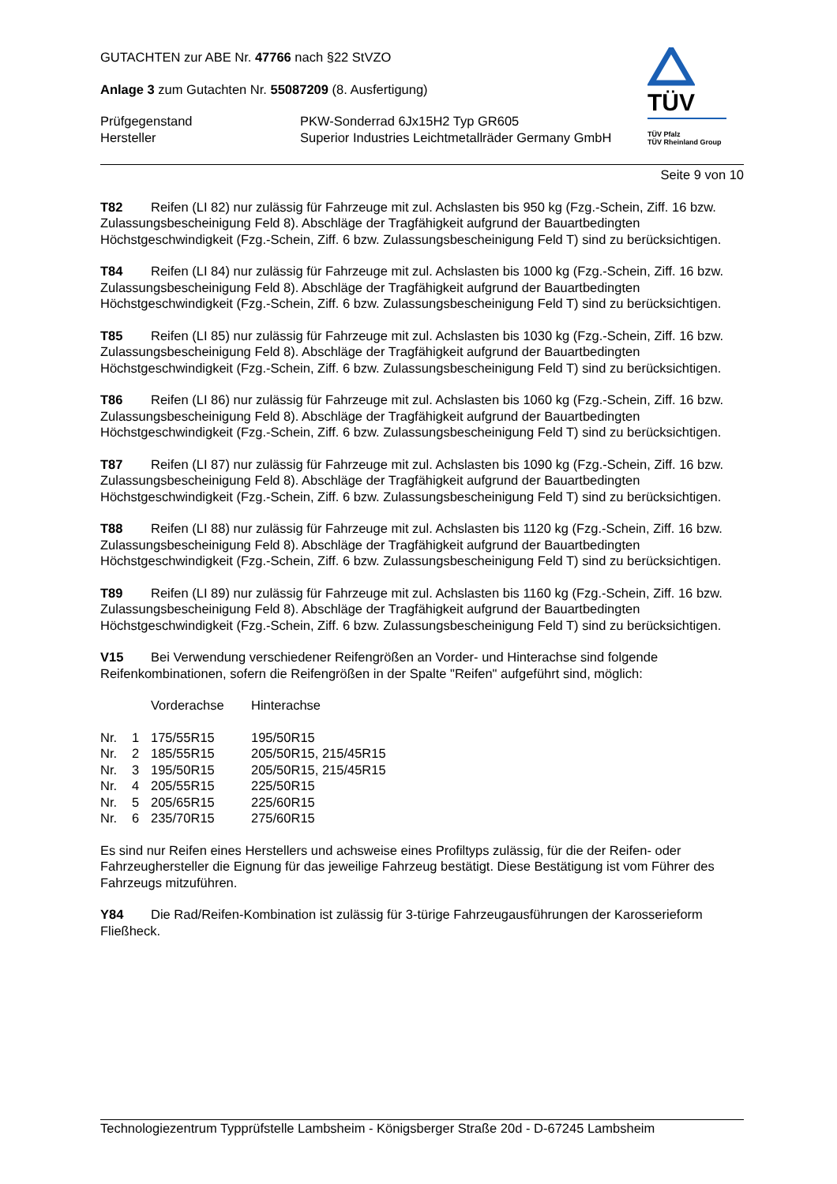GUTACHTEN zur ABE Nr. 47766 nach §22 StVZO
Anlage 3 zum Gutachten Nr. 55087209 (8. Ausfertigung)
| Prüfgegenstand Hersteller | PKW-Sonderrad 6Jx15H2 Typ GR605 Superior Industries Leichtmetallräder Germany GmbH |
TÜV
TÜV Pfalz
TÜV Rheinland Group
Seite 9 von 10
T82 Reifen (LI 82) nur zulässig für Fahrzeuge mit zul. Achslasten bis 950 kg (Fzg.-Schein, Ziff. 16 bzw. Zulassungsbescheinigung Feld 8). Abschläge der Tragfähigkeit aufgrund der Bauartbedingten Höchstgeschwindigkeit (Fzg.-Schein, Ziff. 6 bzw. Zulassungsbescheinigung Feld T) sind zu berücksichtigen.
T84 Reifen (LI 84) nur zulässig für Fahrzeuge mit zul. Achslasten bis 1000 kg (Fzg.-Schein, Ziff. 16 bzw. Zulassungsbescheinigung Feld 8). Abschläge der Tragfähigkeit aufgrund der Bauartbedingten Höchstgeschwindigkeit (Fzg.-Schein, Ziff. 6 bzw. Zulassungsbescheinigung Feld T) sind zu berücksichtigen.
T85 Reifen (LI 85) nur zulässig für Fahrzeuge mit zul. Achslasten bis 1030 kg (Fzg.-Schein, Ziff. 16 bzw. Zulassungsbescheinigung Feld 8). Abschläge der Tragfähigkeit aufgrund der Bauartbedingten Höchstgeschwindigkeit (Fzg.-Schein, Ziff. 6 bzw. Zulassungsbescheinigung Feld T) sind zu berücksichtigen.
T86 Reifen (LI 86) nur zulässig für Fahrzeuge mit zul. Achslasten bis 1060 kg (Fzg.-Schein, Ziff. 16 bzw. Zulassungsbescheinigung Feld 8). Abschläge der Tragfähigkeit aufgrund der Bauartbedingten Höchstgeschwindigkeit (Fzg.-Schein, Ziff. 6 bzw. Zulassungsbescheinigung Feld T) sind zu berücksichtigen.
T87 Reifen (LI 87) nur zulässig für Fahrzeuge mit zul. Achslasten bis 1090 kg (Fzg.-Schein, Ziff. 16 bzw. Zulassungsbescheinigung Feld 8). Abschläge der Tragfähigkeit aufgrund der Bauartbedingten Höchstgeschwindigkeit (Fzg.-Schein, Ziff. 6 bzw. Zulassungsbescheinigung Feld T) sind zu berücksichtigen.
T88 Reifen (LI 88) nur zulässig für Fahrzeuge mit zul. Achslasten bis 1120 kg (Fzg.-Schein, Ziff. 16 bzw. Zulassungsbescheinigung Feld 8). Abschläge der Tragfähigkeit aufgrund der Bauartbedingten Höchstgeschwindigkeit (Fzg.-Schein, Ziff. 6 bzw. Zulassungsbescheinigung Feld T) sind zu berücksichtigen.
T89 Reifen (LI 89) nur zulässig für Fahrzeuge mit zul. Achslasten bis 1160 kg (Fzg.-Schein, Ziff. 16 bzw. Zulassungsbescheinigung Feld 8). Abschläge der Tragfähigkeit aufgrund der Bauartbedingten Höchstgeschwindigkeit (Fzg.-Schein, Ziff. 6 bzw. Zulassungsbescheinigung Feld T) sind zu berücksichtigen.
V15 Bei Verwendung verschiedener Reifengrößen an Vorder- und Hinterachse sind folgende Reifenkombinationen, sofern die Reifengrößen in der Spalte "Reifen" aufgeführt sind, möglich:
| | | Vorderachse | Hinterachse |
| Nr. | 1 | 175/55R15 | 195/50R15 |
| Nr. | 2 | 185/55R15 | 205/50R15, 215/45R15 |
| Nr. | 3 | 195/50R15 | 205/50R15, 215/45R15 |
| Nr. | 4 | 205/55R15 | 225/50R15 |
| Nr. | 5 | 205/65R15 | 225/60R15 |
| Nr. | 6 | 235/70R15 | 275/60R15 |
Es sind nur Reifen eines Herstellers und achsweise eines Profiltyps zulässig, für die der Reifen- oder Fahrzeughersteller die Eignung für das jeweilige Fahrzeug bestätigt. Diese Bestätigung ist vom Führer des Fahrzeugs mitzuführen.
Y84 Die Rad/Reifen-Kombination ist zulässig für 3-türige Fahrzeugausführungen der Karosserieform Fließheck.
Technologiezentrum Typprüfstelle Lambsheim - Königsberger Straße 20d - D-67245 Lambsheim